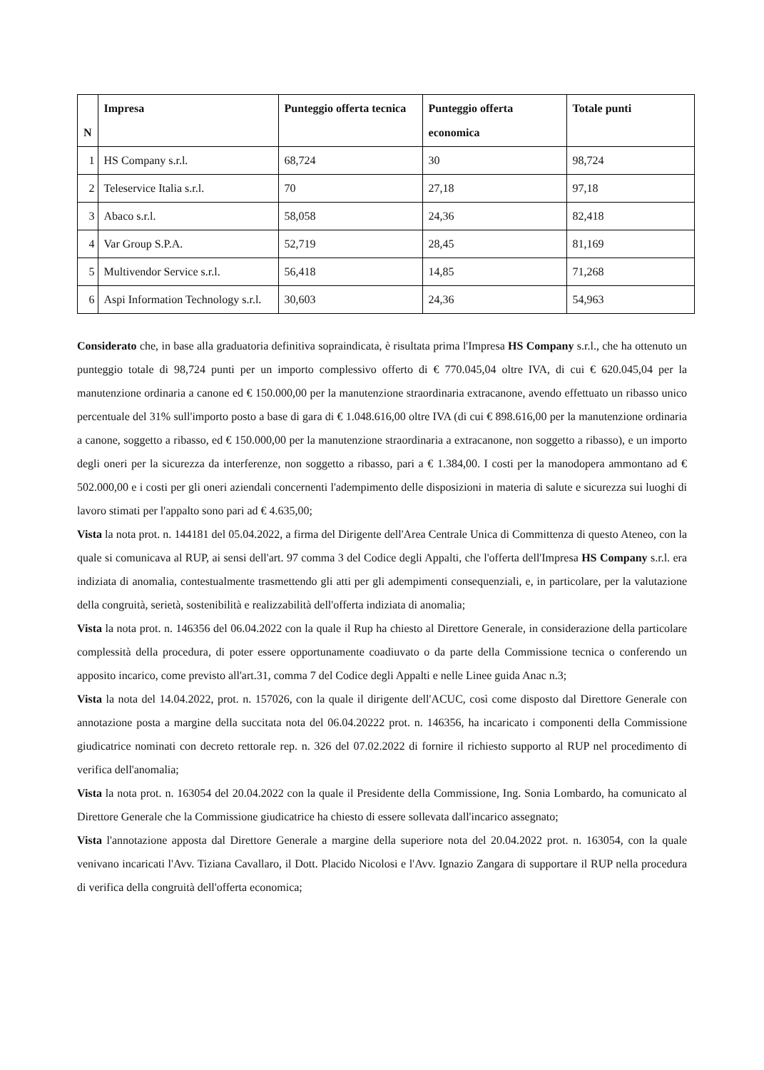| N | Impresa | Punteggio offerta tecnica | Punteggio offerta economica | Totale punti |
| --- | --- | --- | --- | --- |
| 1 | HS Company s.r.l. | 68,724 | 30 | 98,724 |
| 2 | Teleservice Italia s.r.l. | 70 | 27,18 | 97,18 |
| 3 | Abaco s.r.l. | 58,058 | 24,36 | 82,418 |
| 4 | Var Group S.P.A. | 52,719 | 28,45 | 81,169 |
| 5 | Multivendor Service s.r.l. | 56,418 | 14,85 | 71,268 |
| 6 | Aspi Information Technology s.r.l. | 30,603 | 24,36 | 54,963 |
Considerato che, in base alla graduatoria definitiva sopraindicata, è risultata prima l'Impresa HS Company s.r.l., che ha ottenuto un punteggio totale di 98,724 punti per un importo complessivo offerto di € 770.045,04 oltre IVA, di cui € 620.045,04 per la manutenzione ordinaria a canone ed € 150.000,00 per la manutenzione straordinaria extracanone, avendo effettuato un ribasso unico percentuale del 31% sull'importo posto a base di gara di € 1.048.616,00 oltre IVA (di cui € 898.616,00 per la manutenzione ordinaria a canone, soggetto a ribasso, ed € 150.000,00 per la manutenzione straordinaria a extracanone, non soggetto a ribasso), e un importo degli oneri per la sicurezza da interferenze, non soggetto a ribasso, pari a € 1.384,00. I costi per la manodopera ammontano ad € 502.000,00 e i costi per gli oneri aziendali concernenti l'adempimento delle disposizioni in materia di salute e sicurezza sui luoghi di lavoro stimati per l'appalto sono pari ad € 4.635,00;
Vista la nota prot. n. 144181 del 05.04.2022, a firma del Dirigente dell'Area Centrale Unica di Committenza di questo Ateneo, con la quale si comunicava al RUP, ai sensi dell'art. 97 comma 3 del Codice degli Appalti, che l'offerta dell'Impresa HS Company s.r.l. era indiziata di anomalia, contestualmente trasmettendo gli atti per gli adempimenti consequenziali, e, in particolare, per la valutazione della congruità, serietà, sostenibilità e realizzabilità dell'offerta indiziata di anomalia;
Vista la nota prot. n. 146356 del 06.04.2022 con la quale il Rup ha chiesto al Direttore Generale, in considerazione della particolare complessità della procedura, di poter essere opportunamente coadiuvato o da parte della Commissione tecnica o conferendo un apposito incarico, come previsto all'art.31, comma 7 del Codice degli Appalti e nelle Linee guida Anac n.3;
Vista la nota del 14.04.2022, prot. n. 157026, con la quale il dirigente dell'ACUC, così come disposto dal Direttore Generale con annotazione posta a margine della succitata nota del 06.04.20222 prot. n. 146356, ha incaricato i componenti della Commissione giudicatrice nominati con decreto rettorale rep. n. 326 del 07.02.2022 di fornire il richiesto supporto al RUP nel procedimento di verifica dell'anomalia;
Vista la nota prot. n. 163054 del 20.04.2022 con la quale il Presidente della Commissione, Ing. Sonia Lombardo, ha comunicato al Direttore Generale che la Commissione giudicatrice ha chiesto di essere sollevata dall'incarico assegnato;
Vista l'annotazione apposta dal Direttore Generale a margine della superiore nota del 20.04.2022 prot. n. 163054, con la quale venivano incaricati l'Avv. Tiziana Cavallaro, il Dott. Placido Nicolosi e l'Avv. Ignazio Zangara di supportare il RUP nella procedura di verifica della congruità dell'offerta economica;